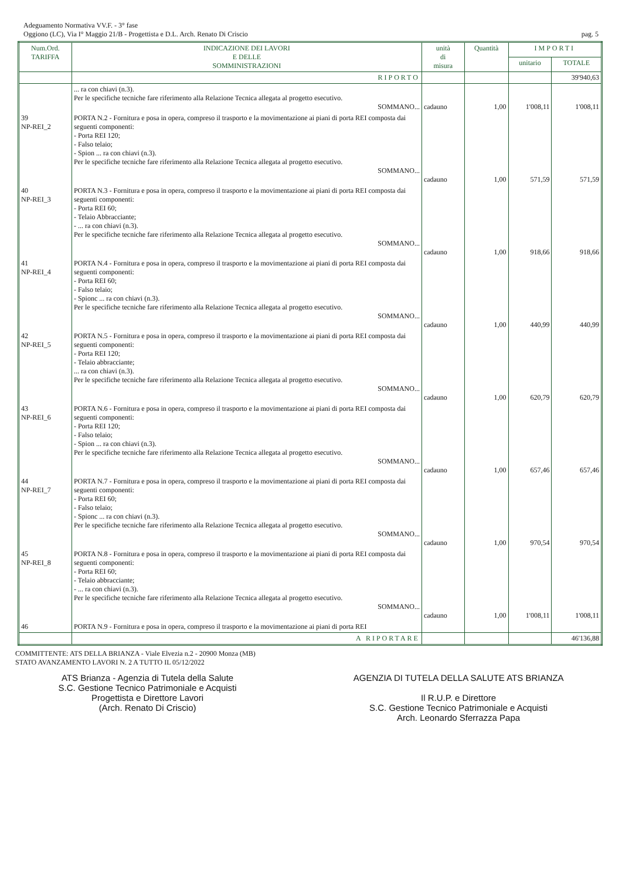Adeguamento Normativa VV.F. - 3° fase
Oggiono (LC), Via I° Maggio 21/B - Progettista e D.L. Arch. Renato Di Criscio pag. 5
| Num.Ord. TARIFFA | INDICAZIONE DEI LAVORI E DELLE SOMMINISTRAZIONI | unità di misura | Quantità | IMPORTI | |
| --- | --- | --- | --- | --- | --- |
| | | | | unitario | TOTALE |
| | RIPORTO | | | | 39'940,63 |
| | ... ra con chiavi (n.3). Per le specifiche tecniche fare riferimento alla Relazione Tecnica allegata al progetto esecutivo. SOMMANO... | cadauno | 1,00 | 1'008,11 | 1'008,11 |
| 39 NP-REI_2 | PORTA N.2 - Fornitura e posa in opera, compreso il trasporto e la movimentazione ai piani di porta REI composta dai seguenti componenti: - Porta REI 120; - Falso telaio; - Spion ... ra con chiavi (n.3). Per le specifiche tecniche fare riferimento alla Relazione Tecnica allegata al progetto esecutivo. SOMMANO... | cadauno | 1,00 | 571,59 | 571,59 |
| 40 NP-REI_3 | PORTA N.3 - Fornitura e posa in opera, compreso il trasporto e la movimentazione ai piani di porta REI composta dai seguenti componenti: - Porta REI 60; - Telaio Abbracciante; - ... ra con chiavi (n.3). Per le specifiche tecniche fare riferimento alla Relazione Tecnica allegata al progetto esecutivo. SOMMANO... | cadauno | 1,00 | 918,66 | 918,66 |
| 41 NP-REI_4 | PORTA N.4 - Fornitura e posa in opera, compreso il trasporto e la movimentazione ai piani di porta REI composta dai seguenti componenti: - Porta REI 60; - Falso telaio; - Spionc ... ra con chiavi (n.3). Per le specifiche tecniche fare riferimento alla Relazione Tecnica allegata al progetto esecutivo. SOMMANO... | cadauno | 1,00 | 440,99 | 440,99 |
| 42 NP-REI_5 | PORTA N.5 - Fornitura e posa in opera, compreso il trasporto e la movimentazione ai piani di porta REI composta dai seguenti componenti: - Porta REI 120; - Telaio abbracciante; ... ra con chiavi (n.3). Per le specifiche tecniche fare riferimento alla Relazione Tecnica allegata al progetto esecutivo. SOMMANO... | cadauno | 1,00 | 620,79 | 620,79 |
| 43 NP-REI_6 | PORTA N.6 - Fornitura e posa in opera, compreso il trasporto e la movimentazione ai piani di porta REI composta dai seguenti componenti: - Porta REI 120; - Falso telaio; - Spion ... ra con chiavi (n.3). Per le specifiche tecniche fare riferimento alla Relazione Tecnica allegata al progetto esecutivo. SOMMANO... | cadauno | 1,00 | 657,46 | 657,46 |
| 44 NP-REI_7 | PORTA N.7 - Fornitura e posa in opera, compreso il trasporto e la movimentazione ai piani di porta REI composta dai seguenti componenti: - Porta REI 60; - Falso telaio; - Spionc ... ra con chiavi (n.3). Per le specifiche tecniche fare riferimento alla Relazione Tecnica allegata al progetto esecutivo. SOMMANO... | cadauno | 1,00 | 970,54 | 970,54 |
| 45 NP-REI_8 | PORTA N.8 - Fornitura e posa in opera, compreso il trasporto e la movimentazione ai piani di porta REI composta dai seguenti componenti: - Porta REI 60; - Telaio abbracciante; - ... ra con chiavi (n.3). Per le specifiche tecniche fare riferimento alla Relazione Tecnica allegata al progetto esecutivo. SOMMANO... | cadauno | 1,00 | 1'008,11 | 1'008,11 |
| 46 | PORTA N.9 - Fornitura e posa in opera, compreso il trasporto e la movimentazione ai piani di porta REI | | | | |
| | A RIPORTARE | | | | 46'136,88 |
COMMITTENTE: ATS DELLA BRIANZA - Viale Elvezia n.2 - 20900 Monza (MB)
STATO AVANZAMENTO LAVORI N. 2 A TUTTO IL 05/12/2022
ATS Brianza - Agenzia di Tutela della Salute
S.C. Gestione Tecnico Patrimoniale e Acquisti
Progettista e Direttore Lavori
(Arch. Renato Di Criscio)
AGENZIA DI TUTELA DELLA SALUTE ATS BRIANZA
Il R.U.P. e Direttore
S.C. Gestione Tecnico Patrimoniale e Acquisti
Arch. Leonardo Sferrazza Papa